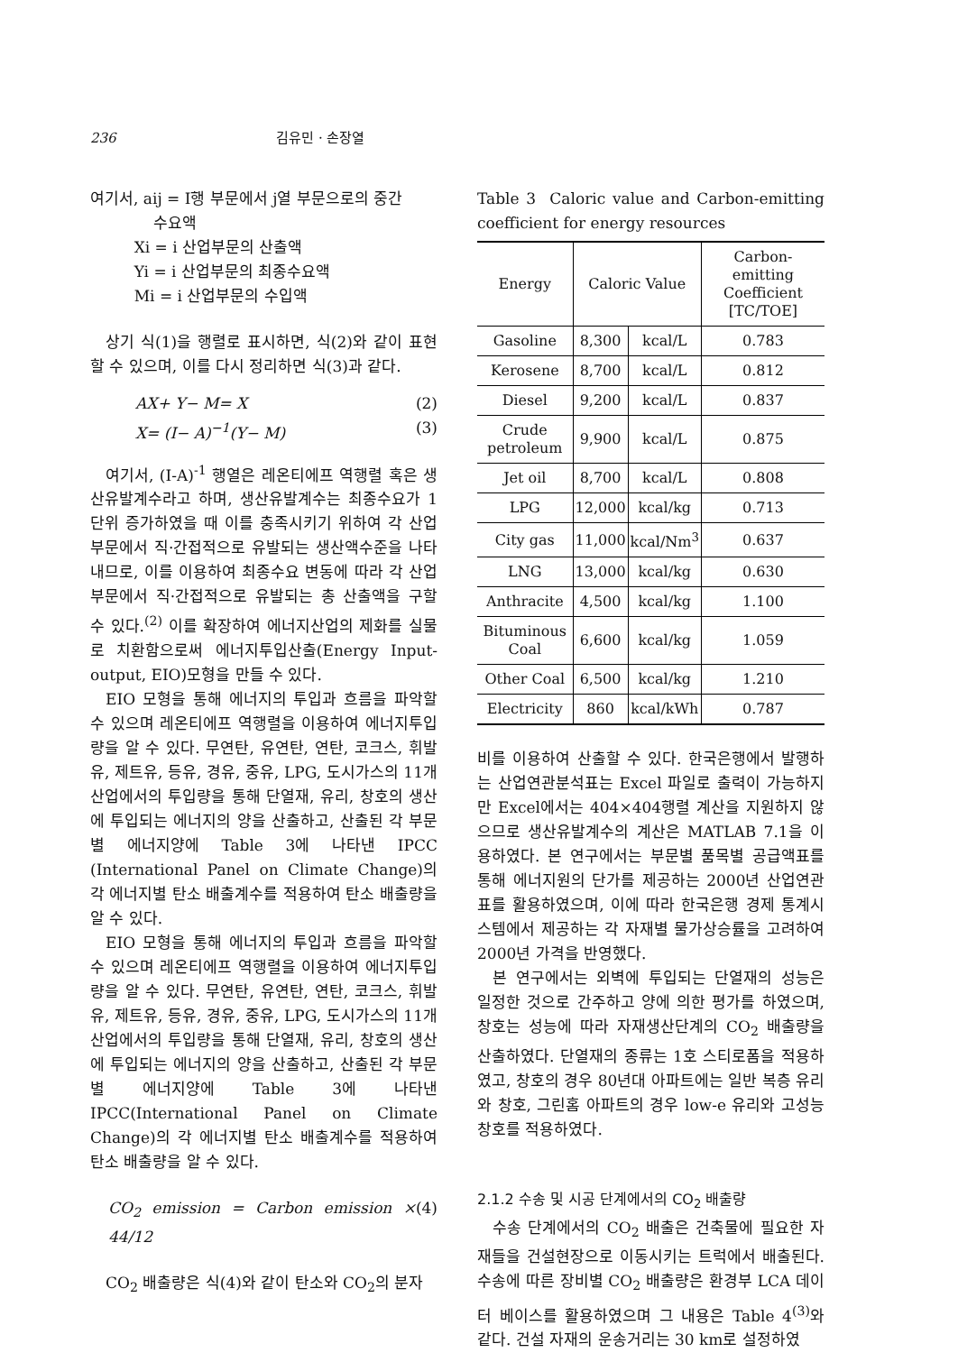236 김유민 · 손장열
여기서, aij = I행 부문에서 j열 부문으로의 중간
수요액
Xi = i 산업부문의 산출액
Yi = i 산업부문의 최종수요액
Mi = i 산업부문의 수입액
상기 식(1)을 행렬로 표시하면, 식(2)와 같이 표현할 수 있으며, 이를 다시 정리하면 식(3)과 같다.
AX+ Y− M= X
X= (I− A)<sup>−1</sup>(Y− M) (2)
(3)
여기서, (I-A)<sup>-1</sup> 행열은 레온티에프 역행렬 혹은 생산유발계수라고 하며, 생산유발계수는 최종수요가 1단위 증가하였을 때 이를 충족시키기 위하여 각 산업부문에서 직·간접적으로 유발되는 생산액수준을 나타내므로, 이를 이용하여 최종수요 변동에 따라 각 산업부문에서 직·간접적으로 유발되는 총 산출액을 구할 수 있다.<sup>(2)</sup> 이를 확장하여 에너지산업의 제화를 실물로 치환함으로써 에너지투입산출(Energy Input-output, EIO)모형을 만들 수 있다.
EIO 모형을 통해 에너지의 투입과 흐름을 파악할 수 있으며 레온티에프 역행렬을 이용하여 에너지투입량을 알 수 있다. 무연탄, 유연탄, 연탄, 코크스, 휘발유, 제트유, 등유, 경유, 중유, LPG, 도시가스의 11개 산업에서의 투입량을 통해 단열재, 유리, 창호의 생산에 투입되는 에너지의 양을 산출하고, 산출된 각 부문별 에너지양에 Table 3에 나타낸 IPCC (International Panel on Climate Change)의 각 에너지별 탄소 배출계수를 적용하여 탄소 배출량을 알 수 있다.
EIO 모형을 통해 에너지의 투입과 흐름을 파악할 수 있으며 레온티에프 역행렬을 이용하여 에너지투입량을 알 수 있다. 무연탄, 유연탄, 연탄, 코크스, 휘발유, 제트유, 등유, 경유, 중유, LPG, 도시가스의 11개 산업에서의 투입량을 통해 단열재, 유리, 창호의 생산에 투입되는 에너지의 양을 산출하고, 산출된 각 부문별 에너지양에 Table 3에 나타낸 IPCC(International Panel on Climate Change)의 각 에너지별 탄소 배출계수를 적용하여 탄소 배출량을 알 수 있다.
CO<sub>2</sub> emission = Carbon emission × 44/12 (4)
CO<sub>2</sub> 배출량은 식(4)와 같이 탄소와 CO<sub>2</sub>의 분자
Table 3 Caloric value and Carbon-emitting coefficient for energy resources
| Energy | Caloric Value | | Carbon-emitting Coefficient [TC/TOE] |
| --- | --- | --- | --- |
| Gasoline | 8,300 | kcal/L | 0.783 |
| Kerosene | 8,700 | kcal/L | 0.812 |
| Diesel | 9,200 | kcal/L | 0.837 |
| Crude petroleum | 9,900 | kcal/L | 0.875 |
| Jet oil | 8,700 | kcal/L | 0.808 |
| LPG | 12,000 | kcal/kg | 0.713 |
| City gas | 11,000 | kcal/Nm<sup>3</sup> | 0.637 |
| LNG | 13,000 | kcal/kg | 0.630 |
| Anthracite | 4,500 | kcal/kg | 1.100 |
| Bituminous Coal | 6,600 | kcal/kg | 1.059 |
| Other Coal | 6,500 | kcal/kg | 1.210 |
| Electricity | 860 | kcal/kWh | 0.787 |
비를 이용하여 산출할 수 있다. 한국은행에서 발행하는 산업연관분석표는 Excel 파일로 출력이 가능하지만 Excel에서는 404×404행렬 계산을 지원하지 않으므로 생산유발계수의 계산은 MATLAB 7.1을 이용하였다. 본 연구에서는 부문별 품목별 공급액표를 통해 에너지원의 단가를 제공하는 2000년 산업연관표를 활용하였으며, 이에 따라 한국은행 경제 통계시스템에서 제공하는 각 자재별 물가상승률을 고려하여 2000년 가격을 반영했다.
본 연구에서는 외벽에 투입되는 단열재의 성능은 일정한 것으로 간주하고 양에 의한 평가를 하였으며, 창호는 성능에 따라 자재생산단계의 CO<sub>2</sub> 배출량을 산출하였다. 단열재의 종류는 1호 스티로폼을 적용하였고, 창호의 경우 80년대 아파트에는 일반 복층 유리와 창호, 그린홈 아파트의 경우 low-e 유리와 고성능 창호를 적용하였다.
2.1.2 수송 및 시공 단계에서의 CO<sub>2</sub> 배출량
수송 단계에서의 CO<sub>2</sub> 배출은 건축물에 필요한 자재들을 건설현장으로 이동시키는 트럭에서 배출된다. 수송에 따른 장비별 CO<sub>2</sub> 배출량은 환경부 LCA 데이터 베이스를 활용하였으며 그 내용은 Table 4<sup>(3)</sup>와 같다. 건설 자재의 운송거리는 30 km로 설정하였